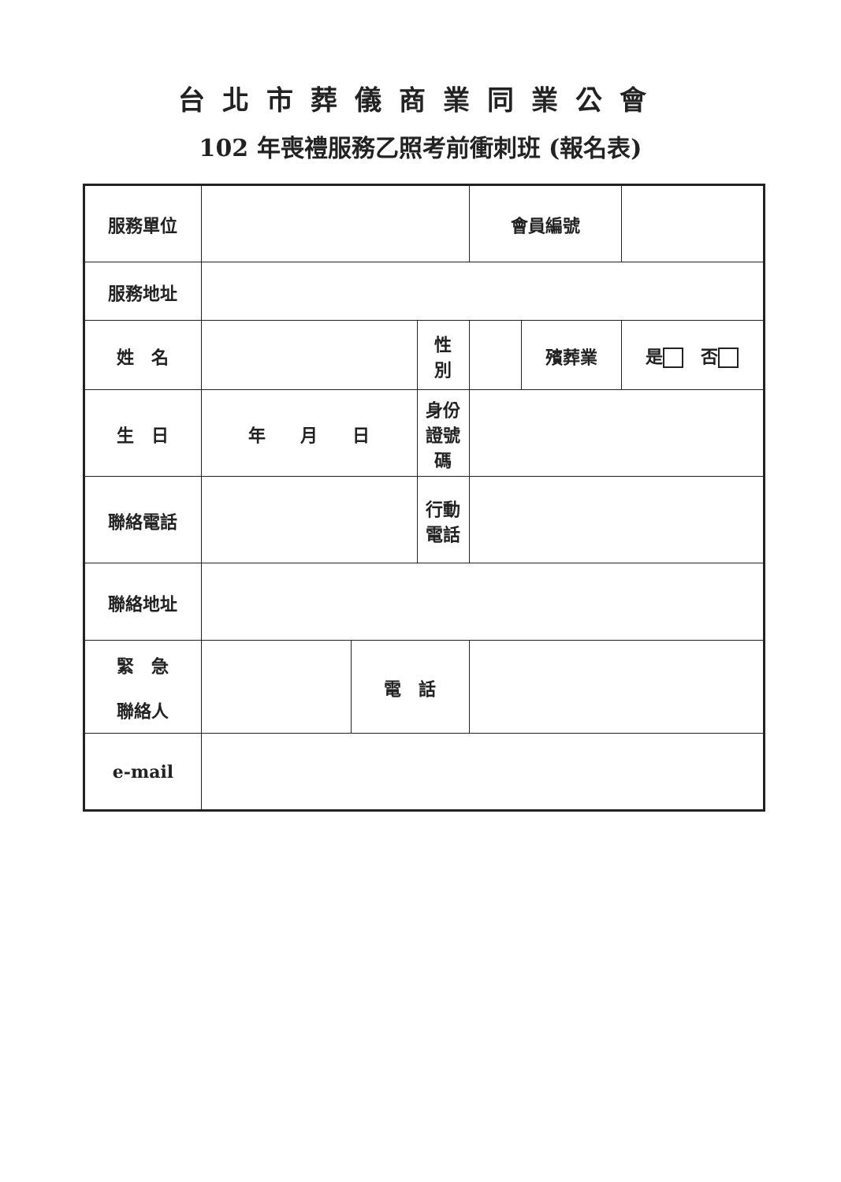台北市葬儀商業同業公會
102 年喪禮服務乙照考前衝刺班 (報名表)
| 服務單位 | | | | 會員編號 | | |
| 服務地址 | | | | | | |
| 姓 名 | | | 性 別 | | 殯葬業 | 是 否 |
| 生 日 | 年 月 日 | | 身份證號碼 | | | |
| 聯絡電話 | | | 行動電話 | | | |
| 聯絡地址 | | | | | | |
| 緊 急 聯絡人 | | 電 話 | | | | |
| e-mail | | | | | | |